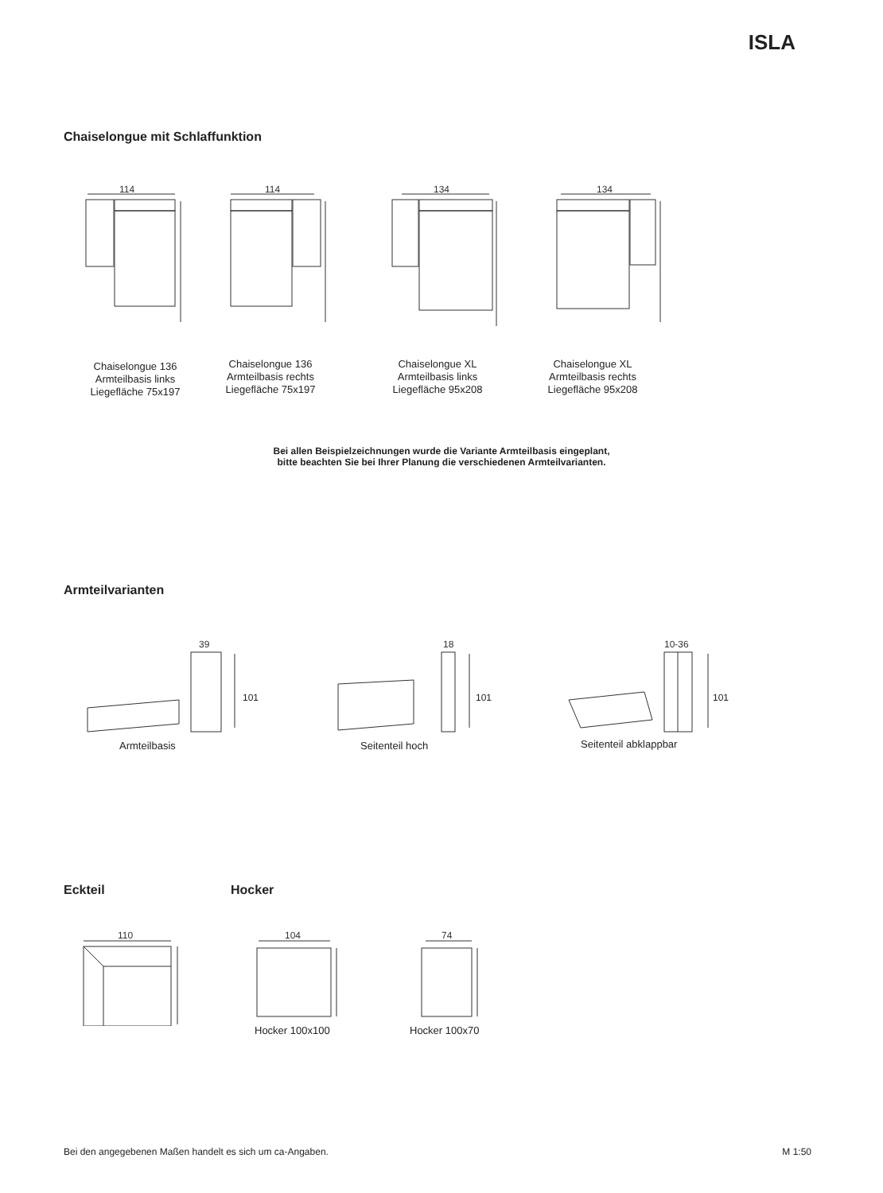ISLA
Chaiselongue mit Schlaffunktion
114
114
134
134
Chaiselongue 136
Armteilbasis links
Liegefläche 75x197
Chaiselongue 136
Armteilbasis rechts
Liegefläche 75x197
Chaiselongue XL
Armteilbasis links
Liegefläche 95x208
Chaiselongue XL
Armteilbasis rechts
Liegefläche 95x208
Bei allen Beispielzeichnungen wurde die Variante Armteilbasis eingeplant,
bitte beachten Sie bei Ihrer Planung die verschiedenen Armteilvarianten.
Armteilvarianten
39
18
10-36
Armteilbasis Seitenteil hoch Seitenteil abklappbar
101 101 101
Eckteil Hocker
110
104
74
Hocker 100x100 Hocker 100x70
Bei den angegebenen Maßen handelt es sich um ca-Angaben. M 1:50